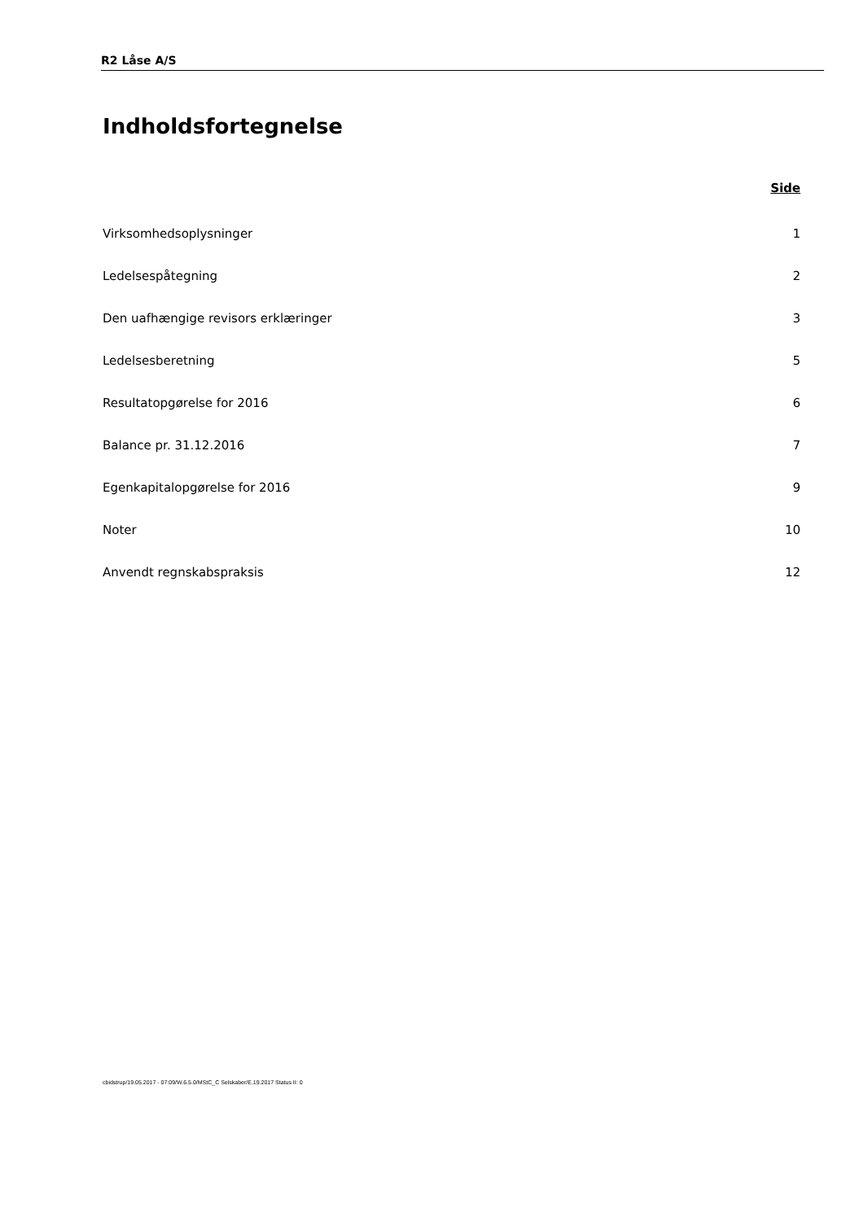R2 Låse A/S
Indholdsfortegnelse
Side
Virksomhedsoplysninger 1
Ledelsespåtegning 2
Den uafhængige revisors erklæringer 3
Ledelsesberetning 5
Resultatopgørelse for 2016 6
Balance pr. 31.12.2016 7
Egenkapitalopgørelse for 2016 9
Noter 10
Anvendt regnskabspraksis 12
cbidstrup/19.05.2017 - 07:09/W.6.5.0/MStC_C Selskaber/E.19.2017 Status II: 0